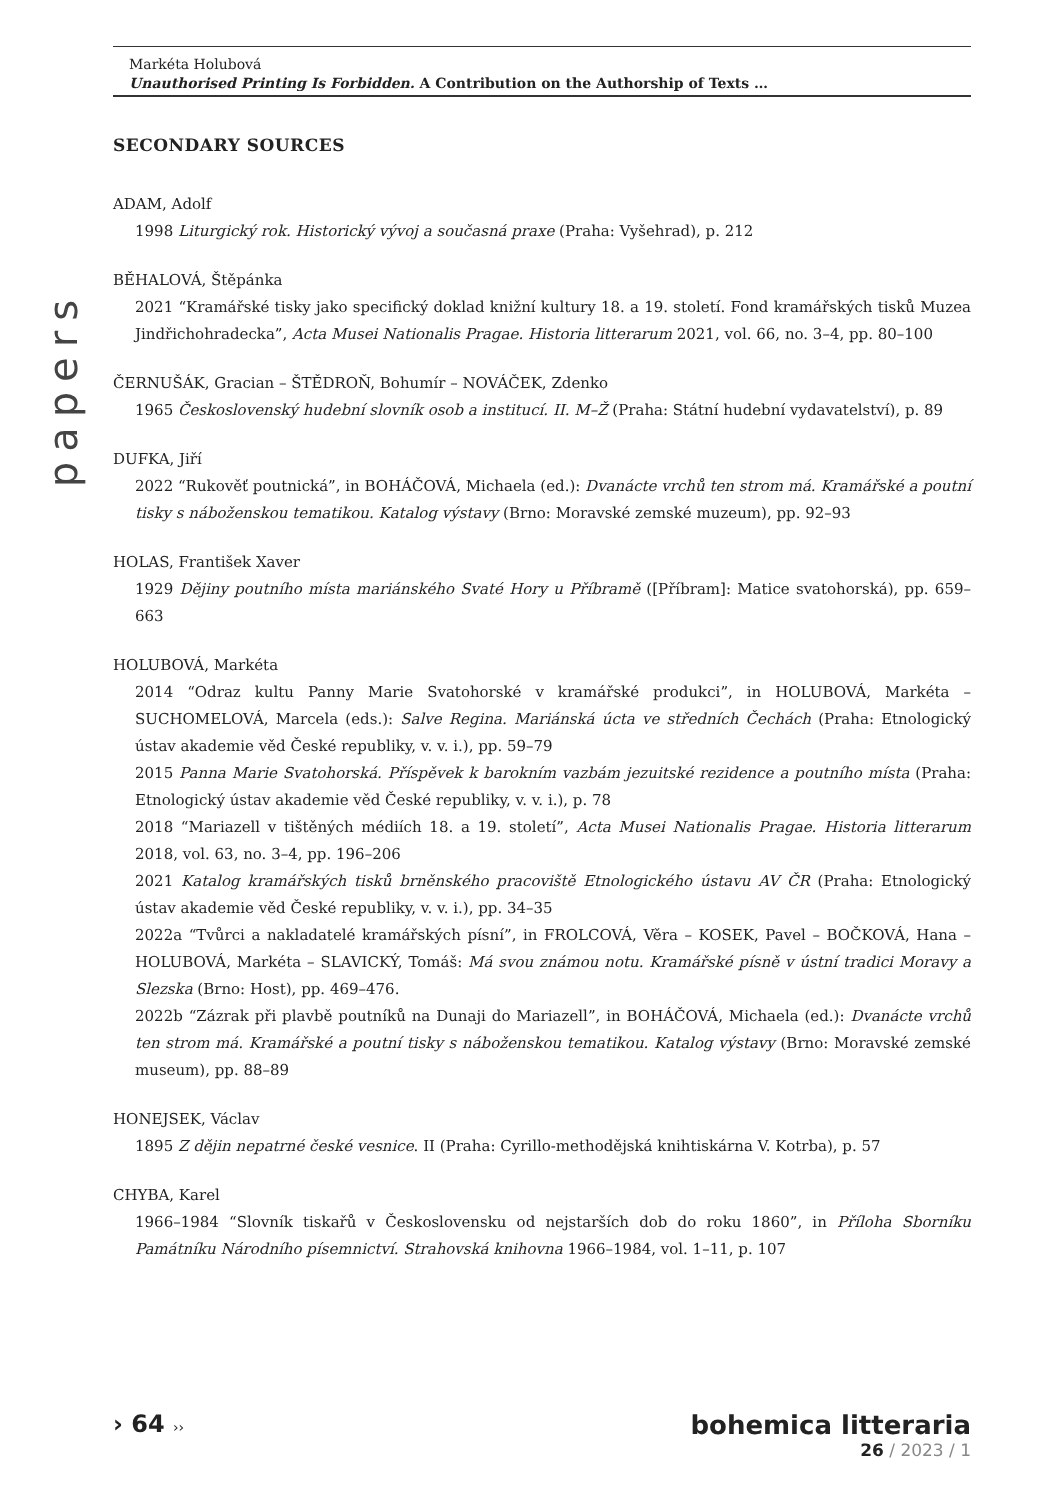papers
Markéta Holubová
Unauthorised Printing Is Forbidden. A Contribution on the Authorship of Texts …
SECONDARY SOURCES
ADAM, Adolf
1998 Liturgický rok. Historický vývoj a současná praxe (Praha: Vyšehrad), p. 212
BĚHALOVÁ, Štěpánka
2021 “Kramářské tisky jako specifický doklad knižní kultury 18. a 19. století. Fond kramářských tisků Muzea Jindřichohradecka”, Acta Musei Nationalis Pragae. Historia litterarum 2021, vol. 66, no. 3–4, pp. 80–100
ČERNUŠÁK, Gracian – ŠTĚDROŇ, Bohumír – NOVÁČEK, Zdenko
1965 Československý hudební slovník osob a institucí. II. M–Ž (Praha: Státní hudební vydavatelství), p. 89
DUFKA, Jiří
2022 “Rukověť poutnická”, in BOHÁČOVÁ, Michaela (ed.): Dvanácte vrchů ten strom má. Kramářské a poutní tisky s náboženskou tematikou. Katalog výstavy (Brno: Moravské zemské muzeum), pp. 92–93
HOLAS, František Xaver
1929 Dějiny poutního místa mariánského Svaté Hory u Příbramě ([Příbram]: Matice svatohorská), pp. 659–663
HOLUBOVÁ, Markéta
2014 “Odraz kultu Panny Marie Svatohorské v kramářské produkci”, in HOLUBOVÁ, Markéta – SUCHOMELOVÁ, Marcela (eds.): Salve Regina. Mariánská úcta ve středních Čechách (Praha: Etnologický ústav akademie věd České republiky, v. v. i.), pp. 59–79
2015 Panna Marie Svatohorská. Příspěvek k barokním vazbám jezuitské rezidence a poutního místa (Praha: Etnologický ústav akademie věd České republiky, v. v. i.), p. 78
2018 “Mariazell v tištěných médiích 18. a 19. století”, Acta Musei Nationalis Pragae. Historia litterarum 2018, vol. 63, no. 3–4, pp. 196–206
2021 Katalog kramářských tisků brněnského pracoviště Etnologického ústavu AV ČR (Praha: Etnologický ústav akademie věd České republiky, v. v. i.), pp. 34–35
2022a “Tvůrci a nakladatelé kramářských písní”, in FROLCOVÁ, Věra – KOSEK, Pavel – BOČKOVÁ, Hana – HOLUBOVÁ, Markéta – SLAVICKÝ, Tomáš: Má svou známou notu. Kramářské písně v ústní tradici Moravy a Slezska (Brno: Host), pp. 469–476.
2022b “Zázrak při plavbě poutníků na Dunaji do Mariazell”, in BOHÁČOVÁ, Michaela (ed.): Dvanácte vrchů ten strom má. Kramářské a poutní tisky s náboženskou tematikou. Katalog výstavy (Brno: Moravské zemské museum), pp. 88–89
HONEJSEK, Václav
1895 Z dějin nepatrné české vesnice. II (Praha: Cyrillo-methodějská knihtiskárna V. Kotrba), p. 57
CHYBA, Karel
1966–1984 “Slovník tiskařů v Československu od nejstarších dob do roku 1860”, in Příloha Sborníku Památníku Národního písemnictví. Strahovská knihovna 1966–1984, vol. 1–11, p. 107
› 64 ››
bohemica litteraria
26 / 2023 / 1